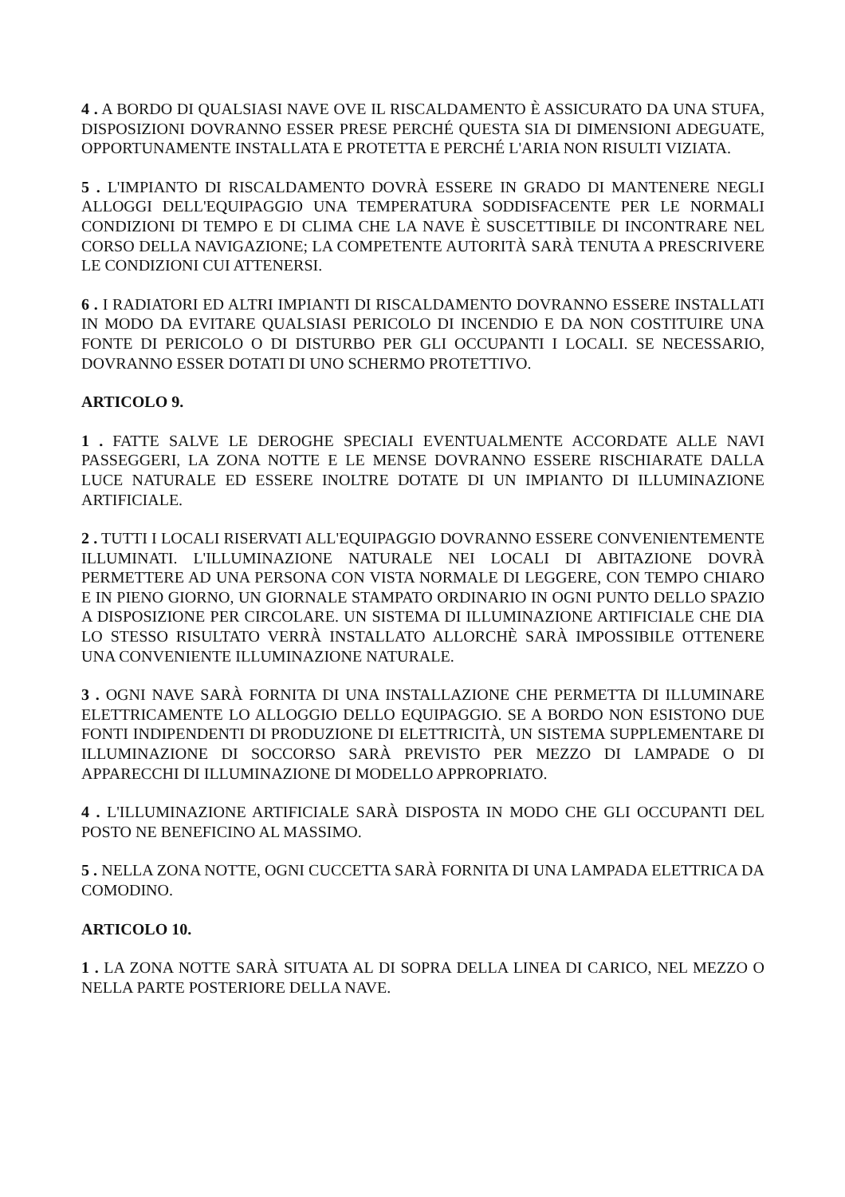4 . A BORDO DI QUALSIASI NAVE OVE IL RISCALDAMENTO È ASSICURATO DA UNA STUFA, DISPOSIZIONI DOVRANNO ESSER PRESE PERCHÉ QUESTA SIA DI DIMENSIONI ADEGUATE, OPPORTUNAMENTE INSTALLATA E PROTETTA E PERCHÉ L'ARIA NON RISULTI VIZIATA.
5 . L'IMPIANTO DI RISCALDAMENTO DOVRÀ ESSERE IN GRADO DI MANTENERE NEGLI ALLOGGI DELL'EQUIPAGGIO UNA TEMPERATURA SODDISFACENTE PER LE NORMALI CONDIZIONI DI TEMPO E DI CLIMA CHE LA NAVE È SUSCETTIBILE DI INCONTRARE NEL CORSO DELLA NAVIGAZIONE; LA COMPETENTE AUTORITÀ SARÀ TENUTA A PRESCRIVERE LE CONDIZIONI CUI ATTENERSI.
6 . I RADIATORI ED ALTRI IMPIANTI DI RISCALDAMENTO DOVRANNO ESSERE INSTALLATI IN MODO DA EVITARE QUALSIASI PERICOLO DI INCENDIO E DA NON COSTITUIRE UNA FONTE DI PERICOLO O DI DISTURBO PER GLI OCCUPANTI I LOCALI. SE NECESSARIO, DOVRANNO ESSER DOTATI DI UNO SCHERMO PROTETTIVO.
ARTICOLO 9.
1 . FATTE SALVE LE DEROGHE SPECIALI EVENTUALMENTE ACCORDATE ALLE NAVI PASSEGGERI, LA ZONA NOTTE E LE MENSE DOVRANNO ESSERE RISCHIARATE DALLA LUCE NATURALE ED ESSERE INOLTRE DOTATE DI UN IMPIANTO DI ILLUMINAZIONE ARTIFICIALE.
2 . TUTTI I LOCALI RISERVATI ALL'EQUIPAGGIO DOVRANNO ESSERE CONVENIENTEMENTE ILLUMINATI. L'ILLUMINAZIONE NATURALE NEI LOCALI DI ABITAZIONE DOVRÀ PERMETTERE AD UNA PERSONA CON VISTA NORMALE DI LEGGERE, CON TEMPO CHIARO E IN PIENO GIORNO, UN GIORNALE STAMPATO ORDINARIO IN OGNI PUNTO DELLO SPAZIO A DISPOSIZIONE PER CIRCOLARE. UN SISTEMA DI ILLUMINAZIONE ARTIFICIALE CHE DIA LO STESSO RISULTATO VERRÀ INSTALLATO ALLORCHÈ SARÀ IMPOSSIBILE OTTENERE UNA CONVENIENTE ILLUMINAZIONE NATURALE.
3 . OGNI NAVE SARÀ FORNITA DI UNA INSTALLAZIONE CHE PERMETTA DI ILLUMINARE ELETTRICAMENTE LO ALLOGGIO DELLO EQUIPAGGIO. SE A BORDO NON ESISTONO DUE FONTI INDIPENDENTI DI PRODUZIONE DI ELETTRICITÀ, UN SISTEMA SUPPLEMENTARE DI ILLUMINAZIONE DI SOCCORSO SARÀ PREVISTO PER MEZZO DI LAMPADE O DI APPARECCHI DI ILLUMINAZIONE DI MODELLO APPROPRIATO.
4 . L'ILLUMINAZIONE ARTIFICIALE SARÀ DISPOSTA IN MODO CHE GLI OCCUPANTI DEL POSTO NE BENEFICINO AL MASSIMO.
5 . NELLA ZONA NOTTE, OGNI CUCCETTA SARÀ FORNITA DI UNA LAMPADA ELETTRICA DA COMODINO.
ARTICOLO 10.
1 . LA ZONA NOTTE SARÀ SITUATA AL DI SOPRA DELLA LINEA DI CARICO, NEL MEZZO O NELLA PARTE POSTERIORE DELLA NAVE.